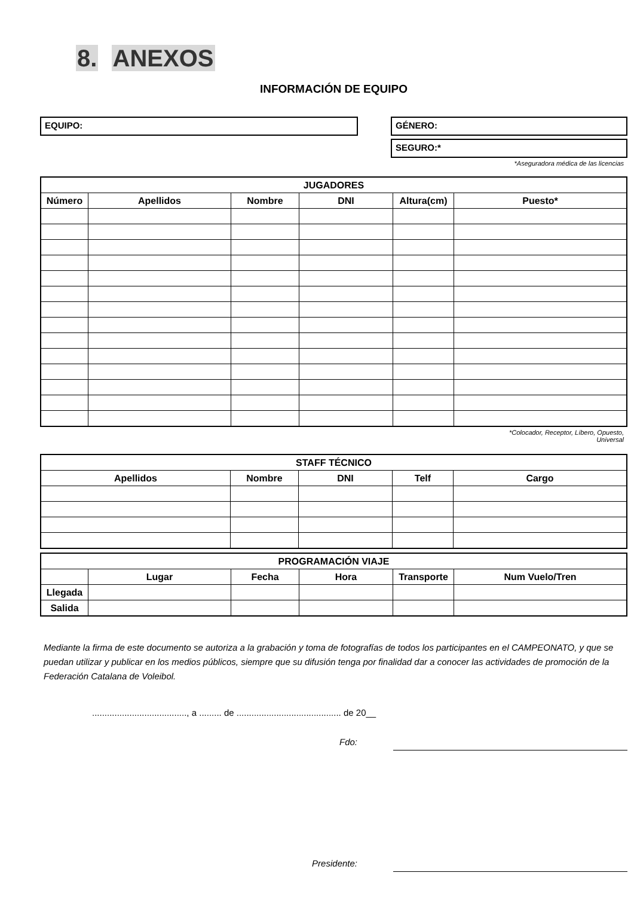8. ANEXOS
INFORMACIÓN DE EQUIPO
EQUIPO: GÉNERO:
SEGURO:*
*Aseguradora médica de las licencias
| JUGADORES | | | | | |
| --- | --- | --- | --- | --- | --- |
| Número | Apellidos | Nombre | DNI | Altura(cm) | Puesto* |
*Colocador, Receptor, Líbero, Opuesto,
Universal
| STAFF TÉCNICO | | | | |
| --- | --- | --- | --- | --- |
| Apellidos | Nombre | DNI | Telf | Cargo |
| PROGRAMACIÓN VIAJE | | | | | |
| --- | --- | --- | --- | --- | --- |
| | Lugar | Fecha | Hora | Transporte | Num Vuelo/Tren |
| Llegada | | | | | |
| Salida | | | | | |
Mediante la firma de este documento se autoriza a la grabación y toma de fotografías de todos los participantes en el CAMPEONATO, y que se puedan utilizar y publicar en los medios públicos, siempre que su difusión tenga por finalidad dar a conocer las actividades de promoción de la Federación Catalana de Voleibol.
......................................, a ......... de .......................................... de 20__
Fdo:
Presidente: